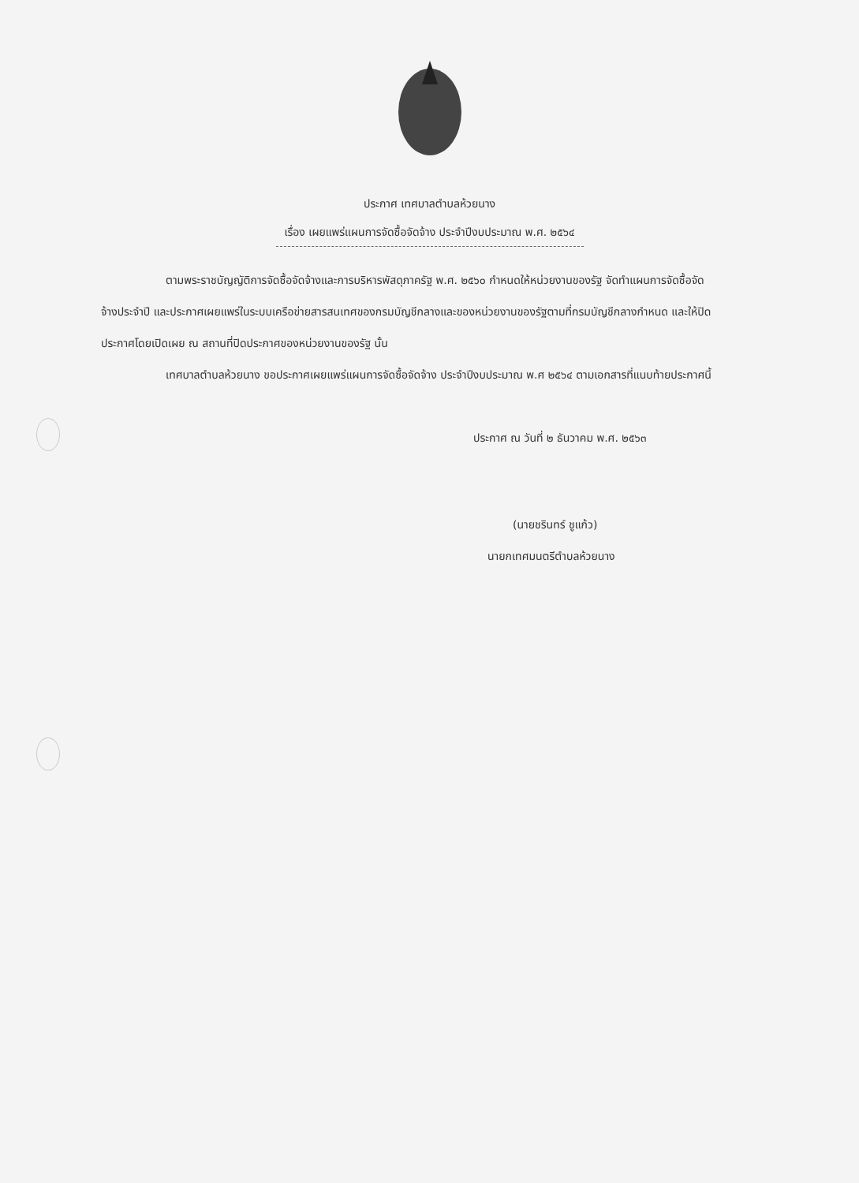ประกาศ เทศบาลตำบลห้วยนาง
เรื่อง เผยแพร่แผนการจัดซื้อจัดจ้าง ประจำปีงบประมาณ พ.ศ. ๒๕๖๔
ตามพระราชบัญญัติการจัดซื้อจัดจ้างและการบริหารพัสดุภาครัฐ พ.ศ. ๒๕๖๐ กำหนดให้หน่วยงานของรัฐ จัดทำแผนการจัดซื้อจัดจ้างประจำปี และประกาศเผยแพร่ในระบบเครือข่ายสารสนเทศของกรมบัญชีกลางและของหน่วยงานของรัฐตามที่กรมบัญชีกลางกำหนด และให้ปิดประกาศโดยเปิดเผย ณ สถานที่ปิดประกาศของหน่วยงานของรัฐ นั้น
เทศบาลตำบลห้วยนาง ขอประกาศเผยแพร่แผนการจัดซื้อจัดจ้าง ประจำปีงบประมาณ พ.ศ ๒๕๖๔ ตามเอกสารที่แนบท้ายประกาศนี้
ประกาศ ณ วันที่ ๒ ธันวาคม พ.ศ. ๒๕๖๓
(นายชรินทร์ ชูแก้ว)
นายกเทศมนตรีตำบลห้วยนาง